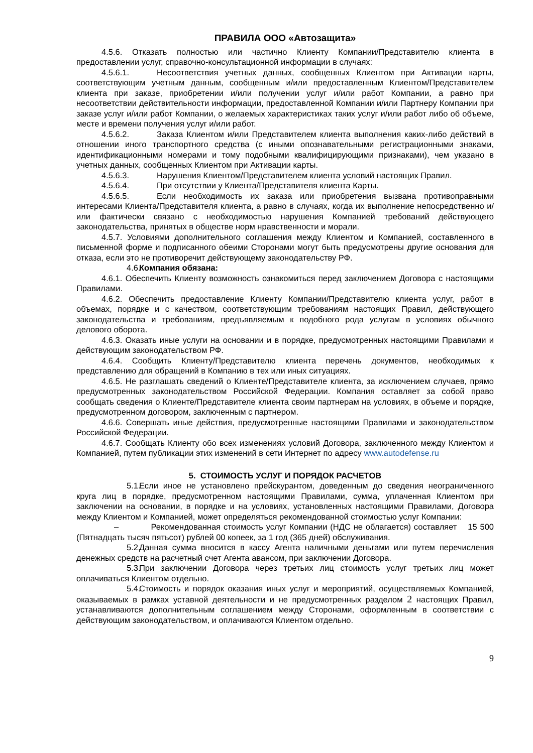ПРАВИЛА ООО «Автозащита»
4.5.6. Отказать полностью или частично Клиенту Компании/Представителю клиента в предоставлении услуг, справочно-консультационной информации в случаях:
4.5.6.1. Несоответствия учетных данных, сообщенных Клиентом при Активации карты, соответствующим учетным данным, сообщенным и/или предоставленным Клиентом/Представителем клиента при заказе, приобретении и/или получении услуг и/или работ Компании, а равно при несоответствии действительности информации, предоставленной Компании и/или Партнеру Компании при заказе услуг и/или работ Компании, о желаемых характеристиках таких услуг и/или работ либо об объеме, месте и времени получения услуг и/или работ.
4.5.6.2. Заказа Клиентом и/или Представителем клиента выполнения каких-либо действий в отношении иного транспортного средства (с иными опознавательными регистрационными знаками, идентификационными номерами и тому подобными квалифицирующими признаками), чем указано в учетных данных, сообщенных Клиентом при Активации карты.
4.5.6.3. Нарушения Клиентом/Представителем клиента условий настоящих Правил.
4.5.6.4. При отсутствии у Клиента/Представителя клиента Карты.
4.5.6.5. Если необходимость их заказа или приобретения вызвана противоправными интересами Клиента/Представителя клиента, а равно в случаях, когда их выполнение непосредственно и/или фактически связано с необходимостью нарушения Компанией требований действующего законодательства, принятых в обществе норм нравственности и морали.
4.5.7. Условиями дополнительного соглашения между Клиентом и Компанией, составленного в письменной форме и подписанного обеими Сторонами могут быть предусмотрены другие основания для отказа, если это не противоречит действующему законодательству РФ.
4.6. Компания обязана:
4.6.1. Обеспечить Клиенту возможность ознакомиться перед заключением Договора с настоящими Правилами.
4.6.2. Обеспечить предоставление Клиенту Компании/Представителю клиента услуг, работ в объемах, порядке и с качеством, соответствующим требованиям настоящих Правил, действующего законодательства и требованиям, предъявляемым к подобного рода услугам в условиях обычного делового оборота.
4.6.3. Оказать иные услуги на основании и в порядке, предусмотренных настоящими Правилами и действующим законодательством РФ.
4.6.4. Сообщить Клиенту/Представителю клиента перечень документов, необходимых к представлению для обращений в Компанию в тех или иных ситуациях.
4.6.5. Не разглашать сведений о Клиенте/Представителе клиента, за исключением случаев, прямо предусмотренных законодательством Российской Федерации. Компания оставляет за собой право сообщать сведения о Клиенте/Представителе клиента своим партнерам на условиях, в объеме и порядке, предусмотренном договором, заключенным с партнером.
4.6.6. Совершать иные действия, предусмотренные настоящими Правилами и законодательством Российской Федерации.
4.6.7. Сообщать Клиенту обо всех изменениях условий Договора, заключенного между Клиентом и Компанией, путем публикации этих изменений в сети Интернет по адресу www.autodefense.ru
5. СТОИМОСТЬ УСЛУГ И ПОРЯДОК РАСЧЕТОВ
5.1. Если иное не установлено прейскурантом, доведенным до сведения неограниченного круга лиц в порядке, предусмотренном настоящими Правилами, сумма, уплаченная Клиентом при заключении на основании, в порядке и на условиях, установленных настоящими Правилами, Договора между Клиентом и Компанией, может определяться рекомендованной стоимостью услуг Компании:
– Рекомендованная стоимость услуг Компании (НДС не облагается) составляет 15 500 (Пятнадцать тысяч пятьсот) рублей 00 копеек, за 1 год (365 дней) обслуживания.
5.2. Данная сумма вносится в кассу Агента наличными деньгами или путем перечисления денежных средств на расчетный счет Агента авансом, при заключении Договора.
5.3. При заключении Договора через третьих лиц стоимость услуг третьих лиц может оплачиваться Клиентом отдельно.
5.4. Стоимость и порядок оказания иных услуг и мероприятий, осуществляемых Компанией, оказываемых в рамках уставной деятельности и не предусмотренных разделом 2 настоящих Правил, устанавливаются дополнительным соглашением между Сторонами, оформленным в соответствии с действующим законодательством, и оплачиваются Клиентом отдельно.
9